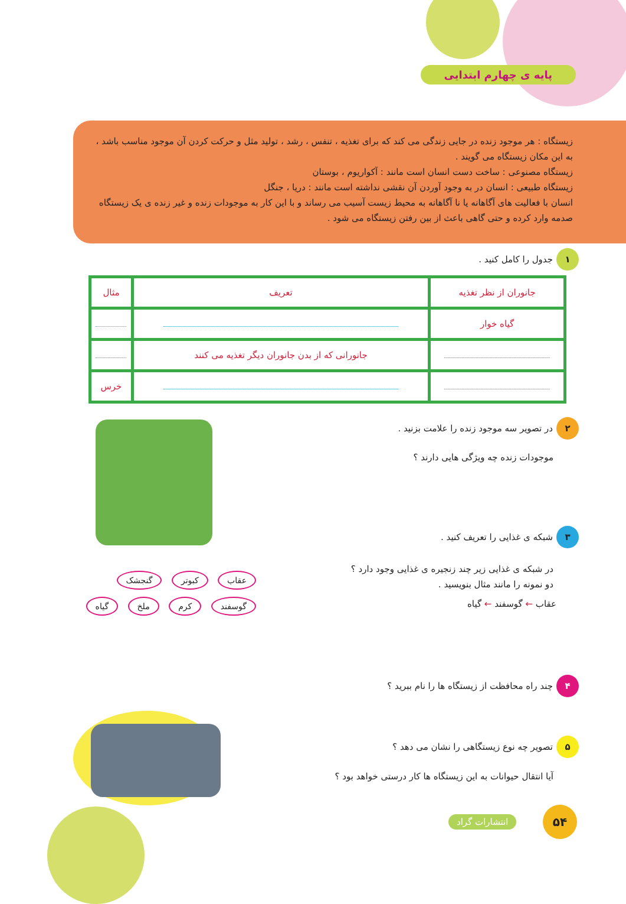پایه ی چهارم ابتدایی
زیستگاه : هر موجود زنده در جایی زندگی می کند که برای تغذیه ، تنفس ، رشد ، تولید مثل و حرکت کردن آن موجود مناسب باشد ، به این مکان زیستگاه می گویند .
زیستگاه مصنوعی : ساخت دست انسان است مانند : آکواریوم ، بوستان
زیستگاه طبیعی : انسان در به وجود آوردن آن نقشی نداشته است مانند : دریا ، جنگل
انسان با فعالیت های آگاهانه یا نا آگاهانه به محیط زیست آسیب می رساند و با این کار به موجودات زنده و غیر زنده ی یک زیستگاه صدمه وارد کرده و حتی گاهی باعث از بین رفتن زیستگاه می شود .
۱ جدول را کامل کنید .
| جانوران از نظر تغذیه | تعریف | مثال |
| --- | --- | --- |
| گیاه خوار | | |
| | جانورانی که از بدن جانوران دیگر تغذیه می کنند | |
| | | خرس |
۲ در تصویر سه موجود زنده را علامت بزنید .
موجودات زنده چه ویژگی هایی دارند ؟
۳ شبکه ی غذایی را تعریف کنید .
در شبکه ی غذایی زیر چند زنجیره ی غذایی وجود دارد ؟
دو نمونه را مانند مثال بنویسید .
عقاب ← گوسفند ← گیاه
عقاب کبوتر گنجشک گوسفند کرم ملخ گیاه
۴ چند راه محافظت از زیستگاه ها را نام ببرید ؟
۵ تصویر چه نوع زیستگاهی را نشان می دهد ؟
آیا انتقال حیوانات به این زیستگاه ها کار درستی خواهد بود ؟
۵۴
انتشارات گراد